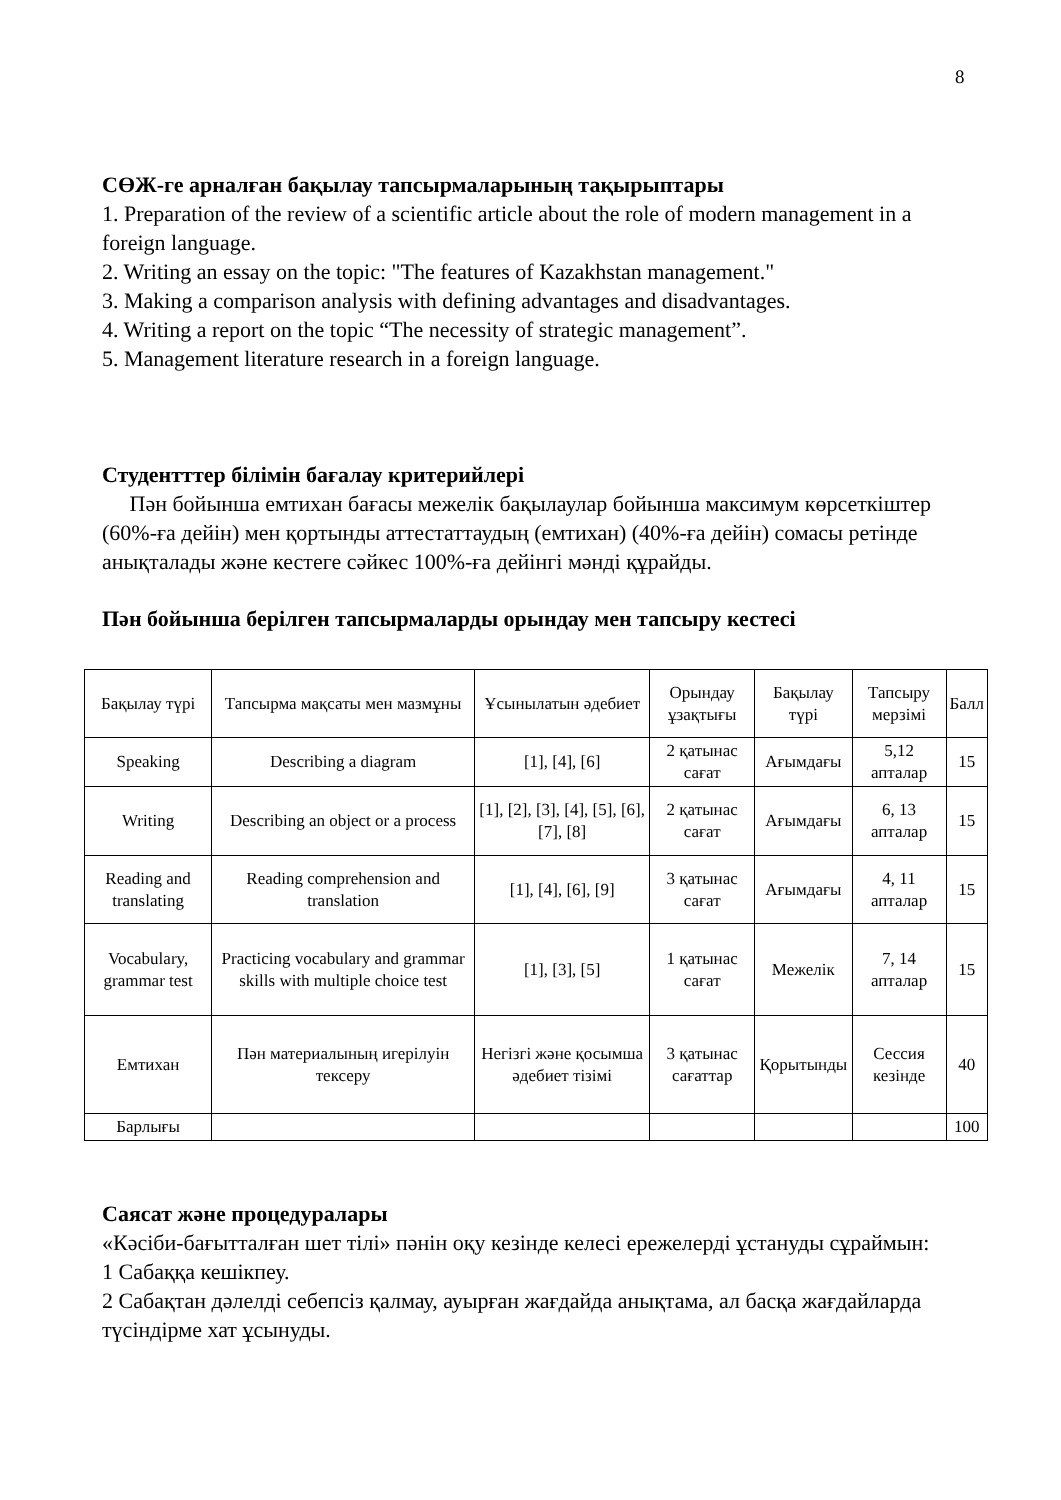8
СӨЖ-ге арналған бақылау тапсырмаларының тақырыптары
1. Preparation of the review of a scientific article about the role of modern management in a foreign language.
2. Writing an essay on the topic: "The features of Kazakhstan management."
3. Making a comparison analysis with defining advantages and disadvantages.
4. Writing a report on the topic “The necessity of strategic management”.
5. Management literature research in a foreign language.
Студентттер білімін бағалау критерийлері
Пән бойынша емтихан бағасы межелік бақылаулар бойынша максимум көрсеткіштер (60%-ға дейін) мен қортынды аттестаттаудың (емтихан) (40%-ға дейін) сомасы ретінде анықталады және кестеге сәйкес 100%-ға дейінгі мәнді құрайды.
Пән бойынша берілген тапсырмаларды орындау мен тапсыру кестесі
| Бақылау түрі | Тапсырма мақсаты мен мазмұны | Ұсынылатын әдебиет | Орындау ұзақтығы | Бақылау түрі | Тапсыру мерзімі | Балл |
| Speaking | Describing a diagram | [1], [4], [6] | 2 қатынас сағат | Ағымдағы | 5,12 апталар | 15 |
| Writing | Describing an object or a process | [1], [2], [3], [4], [5], [6], [7], [8] | 2 қатынас сағат | Ағымдағы | 6, 13 апталар | 15 |
| Reading and translating | Reading comprehension and translation | [1], [4], [6], [9] | 3 қатынас сағат | Ағымдағы | 4, 11 апталар | 15 |
| Vocabulary, grammar test | Practicing vocabulary and grammar skills with multiple choice test | [1], [3], [5] | 1 қатынас сағат | Межелік | 7, 14 апталар | 15 |
| Емтихан | Пән материалының игерілуін тексеру | Негізгі және қосымша әдебиет тізімі | 3 қатынас сағаттар | Қорытынды | Сессия кезінде | 40 |
| Барлығы | | | | | | 100 |
Саясат және процедуралары
«Кәсіби-бағытталған шет тілі» пәнін оқу кезінде келесі ережелерді ұстануды сұраймын:
1 Сабаққа кешікпеу.
2 Сабақтан дәлелді себепсіз қалмау, ауырған жағдайда анықтама, ал басқа жағдайларда түсіндірме хат ұсынуды.